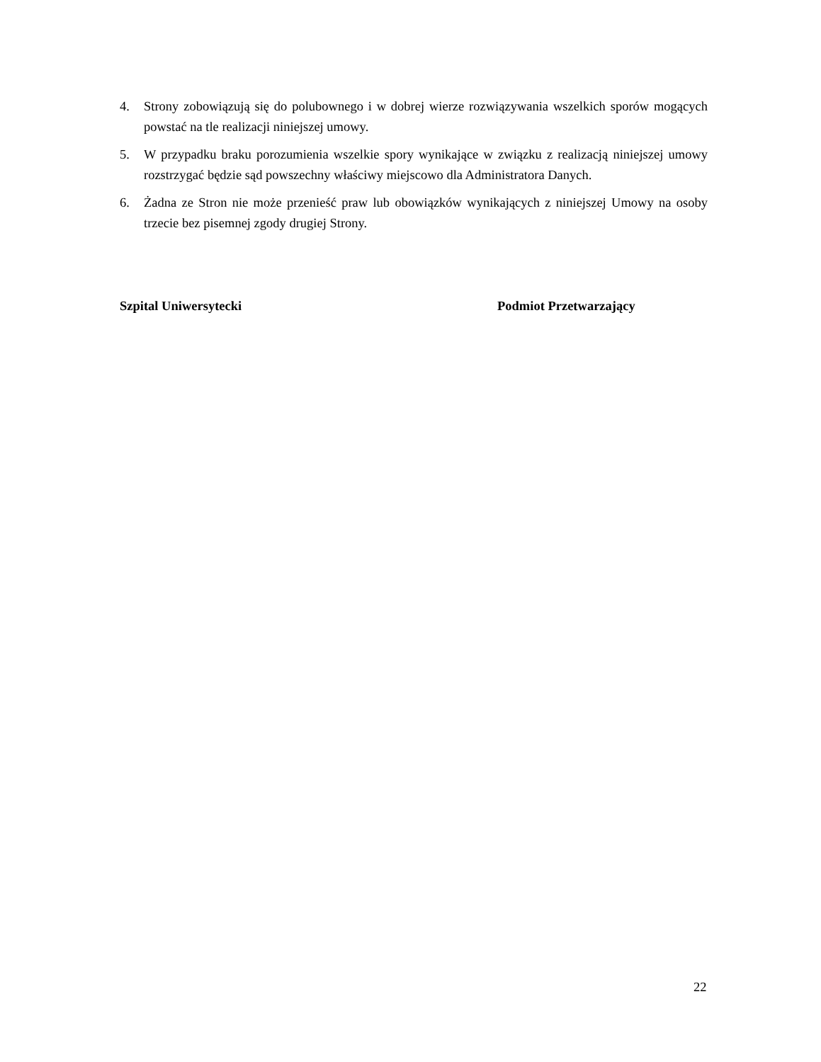4. Strony zobowiązują się do polubownego i w dobrej wierze rozwiązywania wszelkich sporów mogących powstać na tle realizacji niniejszej umowy.
5. W przypadku braku porozumienia wszelkie spory wynikające w związku z realizacją niniejszej umowy rozstrzygać będzie sąd powszechny właściwy miejscowo dla Administratora Danych.
6. Żadna ze Stron nie może przenieść praw lub obowiązków wynikających z niniejszej Umowy na osoby trzecie bez pisemnej zgody drugiej Strony.
Szpital Uniwersytecki Podmiot Przetwarzający
22